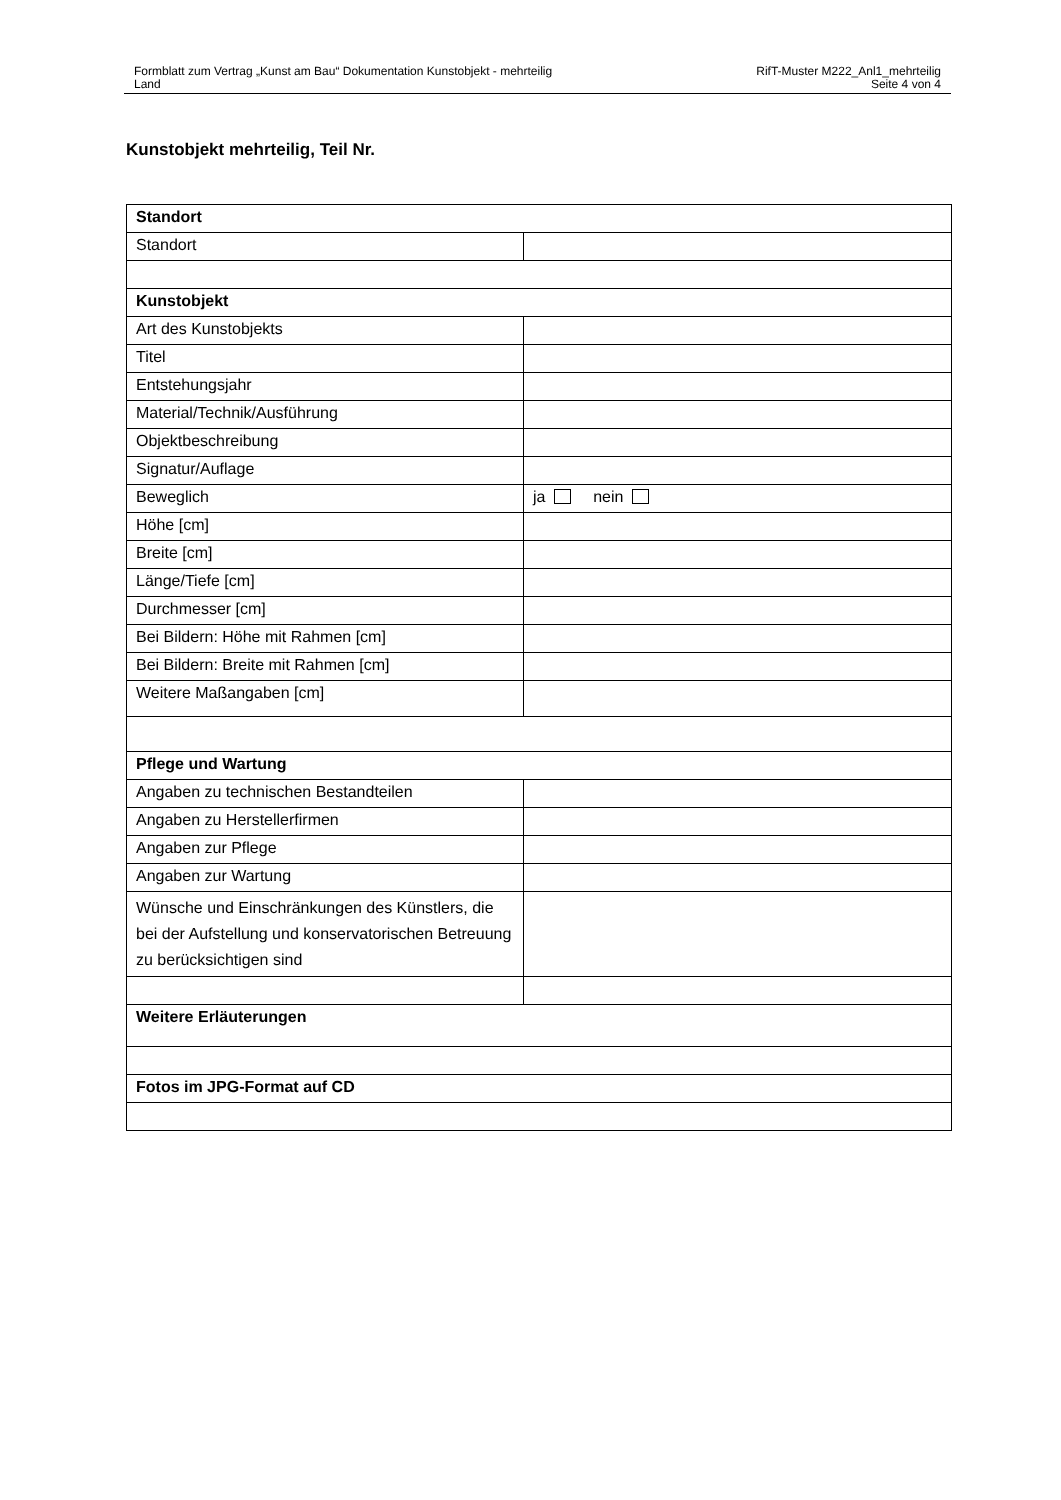Formblatt zum Vertrag „Kunst am Bau“ Dokumentation Kunstobjekt - mehrteilig
Land
RifT-Muster M222_Anl1_mehrteilig
Seite 4 von 4
Kunstobjekt mehrteilig, Teil Nr.
| Standort | |
| Standort | |
| Kunstobjekt | |
| Art des Kunstobjekts | |
| Titel | |
| Entstehungsjahr | |
| Material/Technik/Ausführung | |
| Objektbeschreibung | |
| Signatur/Auflage | |
| Beweglich | ja nein |
| Höhe [cm] | |
| Breite [cm] | |
| Länge/Tiefe [cm] | |
| Durchmesser [cm] | |
| Bei Bildern: Höhe mit Rahmen [cm] | |
| Bei Bildern: Breite mit Rahmen [cm] | |
| Weitere Maßangaben [cm] | |
| Pflege und Wartung | |
| Angaben zu technischen Bestandteilen | |
| Angaben zu Herstellerfirmen | |
| Angaben zur Pflege | |
| Angaben zur Wartung | |
| Wünsche und Einschränkungen des Künstlers, die bei der Aufstellung und konservatorischen Betreuung zu berücksichtigen sind | |
| Weitere Erläuterungen | |
| Fotos im JPG-Format auf CD | |